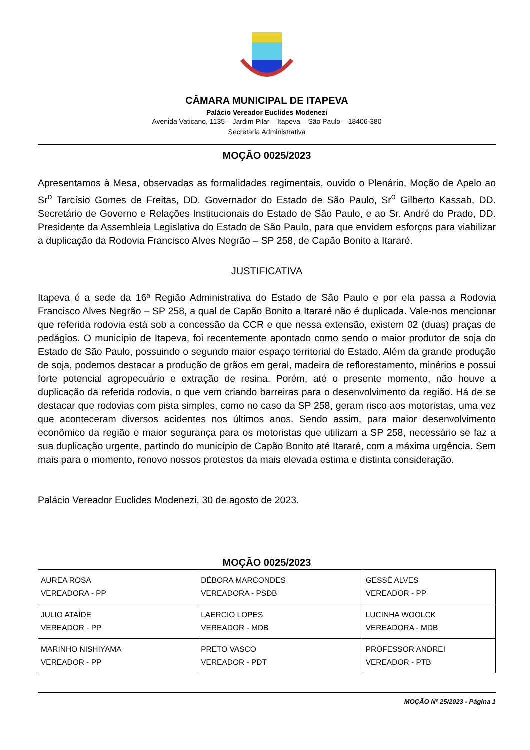CÂMARA MUNICIPAL DE ITAPEVA
Palácio Vereador Euclides Modenezi
Avenida Vaticano, 1135 – Jardim Pilar – Itapeva – São Paulo – 18406-380
Secretaria Administrativa
MOÇÃO 0025/2023
Apresentamos à Mesa, observadas as formalidades regimentais, ouvido o Plenário, Moção de Apelo ao Sr<sup>o</sup> Tarcísio Gomes de Freitas, DD. Governador do Estado de São Paulo, Sr<sup>o</sup> Gilberto Kassab, DD. Secretário de Governo e Relações Institucionais do Estado de São Paulo, e ao Sr. André do Prado, DD. Presidente da Assembleia Legislativa do Estado de São Paulo, para que envidem esforços para viabilizar a duplicação da Rodovia Francisco Alves Negrão – SP 258, de Capão Bonito a Itararé.
JUSTIFICATIVA
Itapeva é a sede da 16ª Região Administrativa do Estado de São Paulo e por ela passa a Rodovia Francisco Alves Negrão – SP 258, a qual de Capão Bonito a Itararé não é duplicada. Vale-nos mencionar que referida rodovia está sob a concessão da CCR e que nessa extensão, existem 02 (duas) praças de pedágios. O município de Itapeva, foi recentemente apontado como sendo o maior produtor de soja do Estado de São Paulo, possuindo o segundo maior espaço territorial do Estado. Além da grande produção de soja, podemos destacar a produção de grãos em geral, madeira de reflorestamento, minérios e possui forte potencial agropecuário e extração de resina. Porém, até o presente momento, não houve a duplicação da referida rodovia, o que vem criando barreiras para o desenvolvimento da região. Há de se destacar que rodovias com pista simples, como no caso da SP 258, geram risco aos motoristas, uma vez que aconteceram diversos acidentes nos últimos anos. Sendo assim, para maior desenvolvimento econômico da região e maior segurança para os motoristas que utilizam a SP 258, necessário se faz a sua duplicação urgente, partindo do município de Capão Bonito até Itararé, com a máxima urgência. Sem mais para o momento, renovo nossos protestos da mais elevada estima e distinta consideração.
Palácio Vereador Euclides Modenezi, 30 de agosto de 2023.
MOÇÃO 0025/2023
| AUREA ROSA VEREADORA - PP | DÉBORA MARCONDES VEREADORA - PSDB | GESSÉ ALVES VEREADOR - PP |
| JULIO ATAÍDE VEREADOR - PP | LAERCIO LOPES VEREADOR - MDB | LUCINHA WOOLCK VEREADORA - MDB |
| MARINHO NISHIYAMA VEREADOR - PP | PRETO VASCO VEREADOR - PDT | PROFESSOR ANDREI VEREADOR - PTB |
MOÇÃO Nº 25/2023 - Página 1